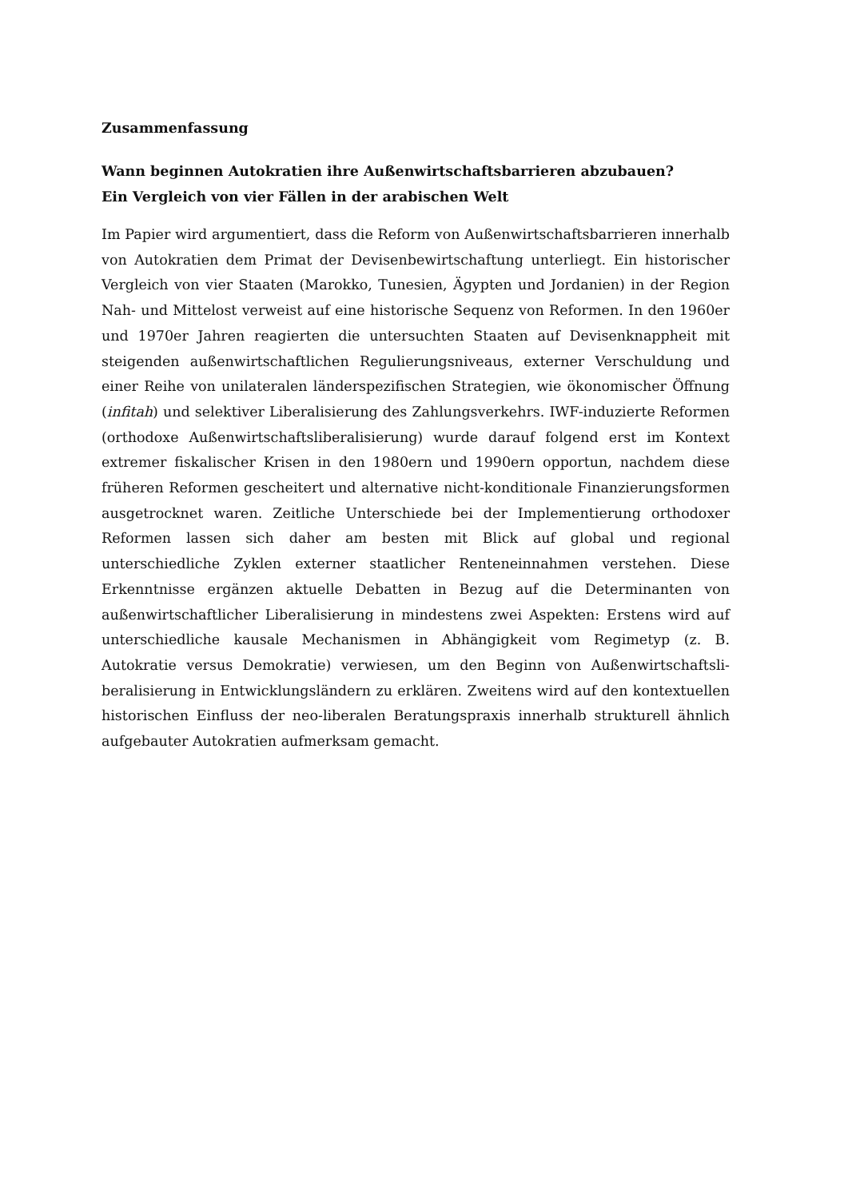Zusammenfassung
Wann beginnen Autokratien ihre Außenwirtschaftsbarrieren abzubauen?
Ein Vergleich von vier Fällen in der arabischen Welt
Im Papier wird argumentiert, dass die Reform von Außenwirtschaftsbarrieren innerhalb von Autokratien dem Primat der Devisenbewirtschaftung unterliegt. Ein historischer Ver­gleich von vier Staaten (Marokko, Tunesien, Ägypten und Jordanien) in der Region Nah- und Mittelost verweist auf eine historische Sequenz von Reformen. In den 1960er und 1970er Jahren reagierten die untersuchten Staaten auf Devisenknappheit mit steigenden außenwirtschaftlichen Regulierungsniveaus, externer Verschuldung und einer Reihe von unilateralen länderspezifischen Strategien, wie ökonomischer Öffnung (infitah) und selek­tiver Liberalisierung des Zahlungsverkehrs. IWF-induzierte Reformen (orthodoxe Au­ßenwirtschaftsliberalisierung) wurde darauf folgend erst im Kontext extremer fiskalischer Krisen in den 1980ern und 1990ern opportun, nachdem diese früheren Reformen geschei­tert und alternative nicht-konditionale Finanzierungsformen ausgetrocknet waren. Zeitli­che Unterschiede bei der Implementierung orthodoxer Reformen lassen sich daher am besten mit Blick auf global und regional unterschiedliche Zyklen externer staatlicher Ren­teneinnahmen verstehen. Diese Erkenntnisse ergänzen aktuelle Debatten in Bezug auf die Determinanten von außenwirtschaftlicher Liberalisierung in mindestens zwei Aspekten: Erstens wird auf unterschiedliche kausale Mechanismen in Abhängigkeit vom Regimetyp (z. B. Autokratie versus Demokratie) verwiesen, um den Beginn von Außenwirtschaftsli­beralisierung in Entwicklungsländern zu erklären. Zweitens wird auf den kontextuellen historischen Einfluss der neo-liberalen Beratungspraxis innerhalb strukturell ähnlich auf­gebauter Autokratien aufmerksam gemacht.